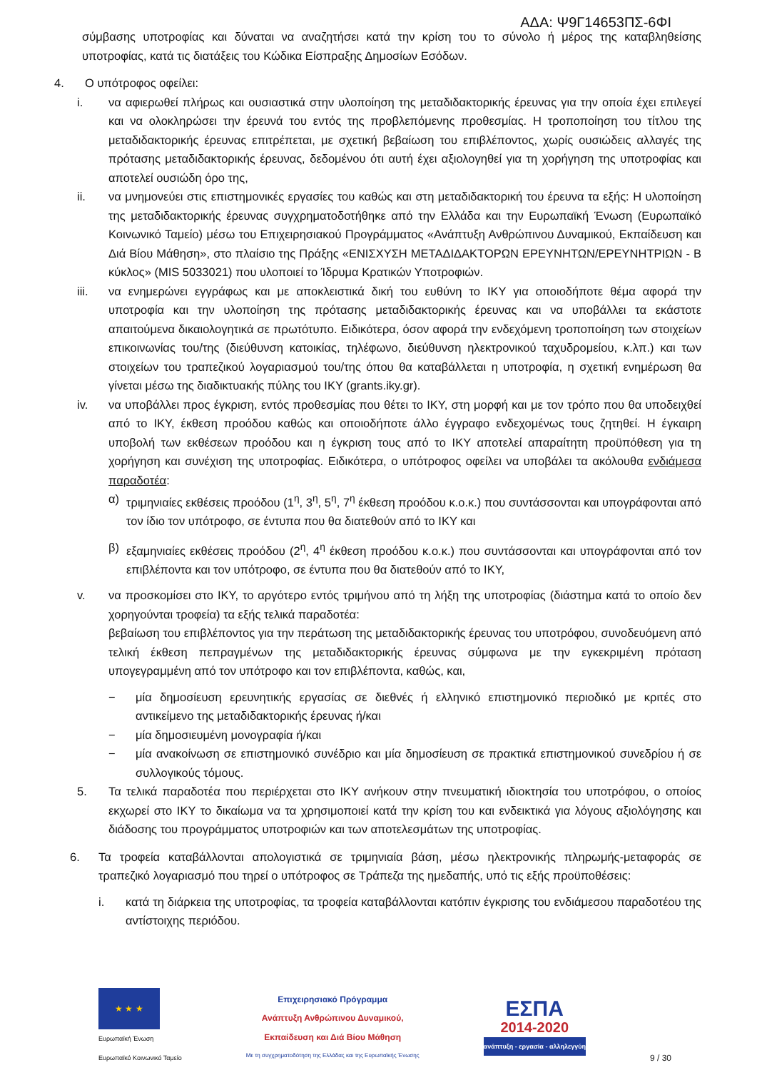ΑΔΑ: Ψ9Γ14653ΠΣ-6ΦΙ
σύμβασης υποτροφίας και δύναται να αναζητήσει κατά την κρίση του το σύνολο ή μέρος της καταβληθείσης υποτροφίας, κατά τις διατάξεις του Κώδικα Είσπραξης Δημοσίων Εσόδων.
4. Ο υπότροφος οφείλει:
i. να αφιερωθεί πλήρως και ουσιαστικά στην υλοποίηση της μεταδιδακτορικής έρευνας για την οποία έχει επιλεγεί και να ολοκληρώσει την έρευνά του εντός της προβλεπόμενης προθεσμίας. Η τροποποίηση του τίτλου της μεταδιδακτορικής έρευνας επιτρέπεται, με σχετική βεβαίωση του επιβλέποντος, χωρίς ουσιώδεις αλλαγές της πρότασης μεταδιδακτορικής έρευνας, δεδομένου ότι αυτή έχει αξιολογηθεί για τη χορήγηση της υποτροφίας και αποτελεί ουσιώδη όρο της,
ii. να μνημονεύει στις επιστημονικές εργασίες του καθώς και στη μεταδιδακτορική του έρευνα τα εξής: Η υλοποίηση της μεταδιδακτορικής έρευνας συγχρηματοδοτήθηκε από την Ελλάδα και την Ευρωπαϊκή Ένωση (Ευρωπαϊκό Κοινωνικό Ταμείο) μέσω του Επιχειρησιακού Προγράμματος «Ανάπτυξη Ανθρώπινου Δυναμικού, Εκπαίδευση και Διά Βίου Μάθηση», στο πλαίσιο της Πράξης «ΕΝΙΣΧΥΣΗ ΜΕΤΑΔΙΔΑΚΤΟΡΩΝ ΕΡΕΥΝΗΤΩΝ/ΕΡΕΥΝΗΤΡΙΩΝ - Β κύκλος» (MIS 5033021) που υλοποιεί το Ίδρυμα Κρατικών Υποτροφιών.
iii. να ενημερώνει εγγράφως και με αποκλειστικά δική του ευθύνη το ΙΚΥ για οποιοδήποτε θέμα αφορά την υποτροφία και την υλοποίηση της πρότασης μεταδιδακτορικής έρευνας και να υποβάλλει τα εκάστοτε απαιτούμενα δικαιολογητικά σε πρωτότυπο. Ειδικότερα, όσον αφορά την ενδεχόμενη τροποποίηση των στοιχείων επικοινωνίας του/της (διεύθυνση κατοικίας, τηλέφωνο, διεύθυνση ηλεκτρονικού ταχυδρομείου, κ.λπ.) και των στοιχείων του τραπεζικού λογαριασμού του/της όπου θα καταβάλλεται η υποτροφία, η σχετική ενημέρωση θα γίνεται μέσω της διαδικτυακής πύλης του ΙΚΥ (grants.iky.gr).
iv. να υποβάλλει προς έγκριση, εντός προθεσμίας που θέτει το ΙΚΥ, στη μορφή και με τον τρόπο που θα υποδειχθεί από το ΙΚΥ, έκθεση προόδου καθώς και οποιοδήποτε άλλο έγγραφο ενδεχομένως τους ζητηθεί. Η έγκαιρη υποβολή των εκθέσεων προόδου και η έγκριση τους από το ΙΚΥ αποτελεί απαραίτητη προϋπόθεση για τη χορήγηση και συνέχιση της υποτροφίας. Ειδικότερα, ο υπότροφος οφείλει να υποβάλει τα ακόλουθα ενδιάμεσα παραδοτέα:
α) τριμηνιαίες εκθέσεις προόδου (1<sup>η</sup>, 3<sup>η</sup>, 5<sup>η</sup>, 7<sup>η</sup> έκθεση προόδου κ.ο.κ.) που συντάσσονται και υπογράφονται από τον ίδιο τον υπότροφο, σε έντυπα που θα διατεθούν από το ΙΚΥ και
β) εξαμηνιαίες εκθέσεις προόδου (2<sup>η</sup>, 4<sup>η</sup> έκθεση προόδου κ.ο.κ.) που συντάσσονται και υπογράφονται από τον επιβλέποντα και τον υπότροφο, σε έντυπα που θα διατεθούν από το ΙΚΥ,
v. να προσκομίσει στο ΙΚΥ, το αργότερο εντός τριμήνου από τη λήξη της υποτροφίας (διάστημα κατά το οποίο δεν χορηγούνται τροφεία) τα εξής τελικά παραδοτέα:
βεβαίωση του επιβλέποντος για την περάτωση της μεταδιδακτορικής έρευνας του υποτρόφου, συνοδευόμενη από τελική έκθεση πεπραγμένων της μεταδιδακτορικής έρευνας σύμφωνα με την εγκεκριμένη πρόταση υπογεγραμμένη από τον υπότροφο και τον επιβλέποντα, καθώς, και,
− μία δημοσίευση ερευνητικής εργασίας σε διεθνές ή ελληνικό επιστημονικό περιοδικό με κριτές στο αντικείμενο της μεταδιδακτορικής έρευνας ή/και
− μία δημοσιευμένη μονογραφία ή/και
− μία ανακοίνωση σε επιστημονικό συνέδριο και μία δημοσίευση σε πρακτικά επιστημονικού συνεδρίου ή σε συλλογικούς τόμους.
5. Τα τελικά παραδοτέα που περιέρχεται στο ΙΚΥ ανήκουν στην πνευματική ιδιοκτησία του υποτρόφου, ο οποίος εκχωρεί στο ΙΚΥ το δικαίωμα να τα χρησιμοποιεί κατά την κρίση του και ενδεικτικά για λόγους αξιολόγησης και διάδοσης του προγράμματος υποτροφιών και των αποτελεσμάτων της υποτροφίας.
6. Τα τροφεία καταβάλλονται απολογιστικά σε τριμηνιαία βάση, μέσω ηλεκτρονικής πληρωμής-μεταφοράς σε τραπεζικό λογαριασμό που τηρεί ο υπότροφος σε Τράπεζα της ημεδαπής, υπό τις εξής προϋποθέσεις:
i. κατά τη διάρκεια της υποτροφίας, τα τροφεία καταβάλλονται κατόπιν έγκρισης του ενδιάμεσου παραδοτέου της αντίστοιχης περιόδου.
★ ★ ★
Ευρωπαϊκή Ένωση
Ευρωπαϊκό Κοινωνικό Ταμείο
Επιχειρησιακό Πρόγραμμα
Ανάπτυξη Ανθρώπινου Δυναμικού,
Εκπαίδευση και Διά Βίου Μάθηση
Με τη συγχρηματοδότηση της Ελλάδας και της Ευρωπαϊκής Ένωσης
ΕΣΠΑ
2014-2020
ανάπτυξη - εργασία - αλληλεγγύη
9 / 30